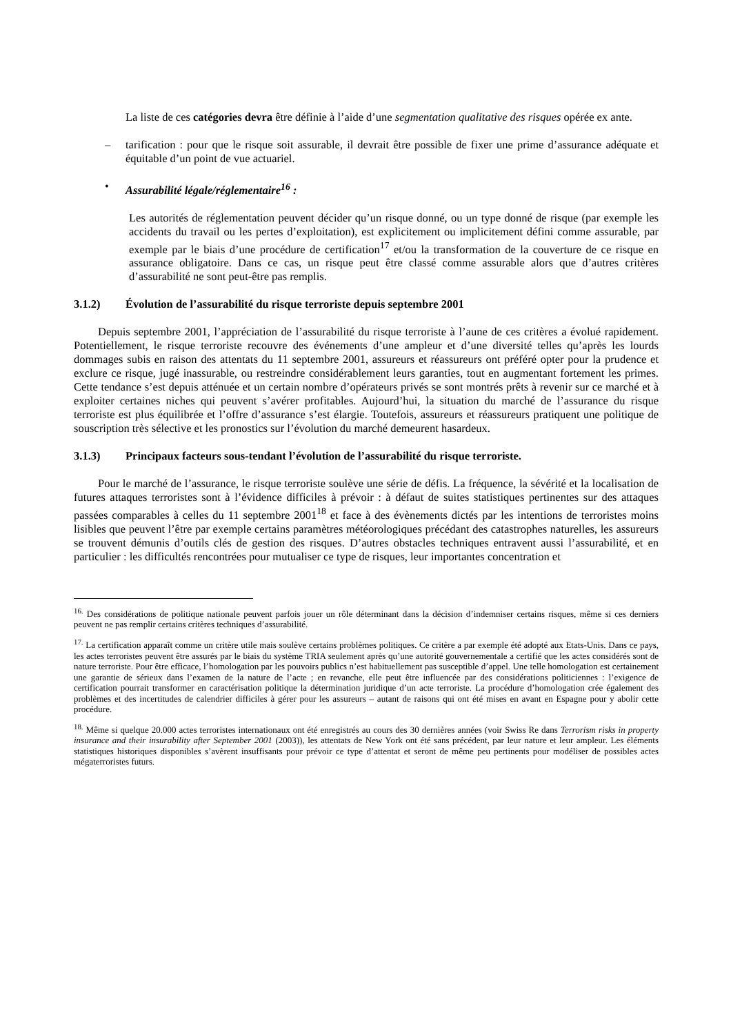La liste de ces catégories devra être définie à l’aide d’une segmentation qualitative des risques opérée ex ante.
– tarification : pour que le risque soit assurable, il devrait être possible de fixer une prime d’assurance adéquate et équitable d’un point de vue actuariel.
• Assurabilité légale/réglementaire<sup>16</sup> :
Les autorités de réglementation peuvent décider qu’un risque donné, ou un type donné de risque (par exemple les accidents du travail ou les pertes d’exploitation), est explicitement ou implicitement défini comme assurable, par exemple par le biais d’une procédure de certification<sup>17</sup> et/ou la transformation de la couverture de ce risque en assurance obligatoire. Dans ce cas, un risque peut être classé comme assurable alors que d’autres critères d’assurabilité ne sont peut-être pas remplis.
3.1.2) Évolution de l’assurabilité du risque terroriste depuis septembre 2001
Depuis septembre 2001, l’appréciation de l’assurabilité du risque terroriste à l’aune de ces critères a évolué rapidement. Potentiellement, le risque terroriste recouvre des événements d’une ampleur et d’une diversité telles qu’après les lourds dommages subis en raison des attentats du 11 septembre 2001, assureurs et réassureurs ont préféré opter pour la prudence et exclure ce risque, jugé inassurable, ou restreindre considérablement leurs garanties, tout en augmentant fortement les primes. Cette tendance s’est depuis atténuée et un certain nombre d’opérateurs privés se sont montrés prêts à revenir sur ce marché et à exploiter certaines niches qui peuvent s’avérer profitables. Aujourd’hui, la situation du marché de l’assurance du risque terroriste est plus équilibrée et l’offre d’assurance s’est élargie. Toutefois, assureurs et réassureurs pratiquent une politique de souscription très sélective et les pronostics sur l’évolution du marché demeurent hasardeux.
3.1.3) Principaux facteurs sous-tendant l’évolution de l’assurabilité du risque terroriste.
Pour le marché de l’assurance, le risque terroriste soulève une série de défis. La fréquence, la sévérité et la localisation de futures attaques terroristes sont à l’évidence difficiles à prévoir : à défaut de suites statistiques pertinentes sur des attaques passées comparables à celles du 11 septembre 2001<sup>18</sup> et face à des évènements dictés par les intentions de terroristes moins lisibles que peuvent l’être par exemple certains paramètres météorologiques précédant des catastrophes naturelles, les assureurs se trouvent démunis d’outils clés de gestion des risques. D’autres obstacles techniques entravent aussi l’assurabilité, et en particulier : les difficultés rencontrées pour mutualiser ce type de risques, leur importantes concentration et
<sup>16.</sup> Des considérations de politique nationale peuvent parfois jouer un rôle déterminant dans la décision d’indemniser certains risques, même si ces derniers peuvent ne pas remplir certains critères techniques d’assurabilité.
<sup>17.</sup> La certification apparaît comme un critère utile mais soulève certains problèmes politiques. Ce critère a par exemple été adopté aux Etats-Unis. Dans ce pays, les actes terroristes peuvent être assurés par le biais du système TRIA seulement après qu’une autorité gouvernementale a certifié que les actes considérés sont de nature terroriste. Pour être efficace, l’homologation par les pouvoirs publics n’est habituellement pas susceptible d’appel. Une telle homologation est certainement une garantie de sérieux dans l’examen de la nature de l’acte ; en revanche, elle peut être influencée par des considérations politiciennes : l’exigence de certification pourrait transformer en caractérisation politique la détermination juridique d’un acte terroriste. La procédure d’homologation crée également des problèmes et des incertitudes de calendrier difficiles à gérer pour les assureurs – autant de raisons qui ont été mises en avant en Espagne pour y abolir cette procédure.
<sup>18.</sup> Même si quelque 20.000 actes terroristes internationaux ont été enregistrés au cours des 30 dernières années (voir Swiss Re dans Terrorism risks in property insurance and their insurability after September 2001 (2003)), les attentats de New York ont été sans précédent, par leur nature et leur ampleur. Les éléments statistiques historiques disponibles s’avèrent insuffisants pour prévoir ce type d’attentat et seront de même peu pertinents pour modéliser de possibles actes mégaterroristes futurs.